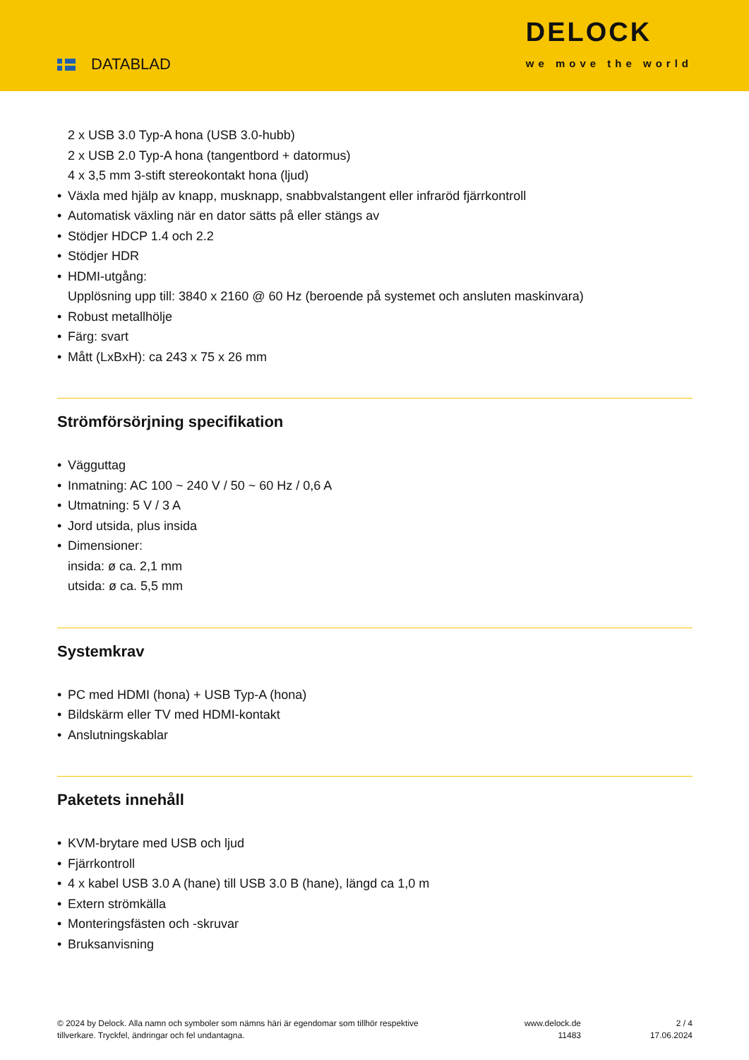DATABLAD
DELOCK
we move the world
2 x USB 3.0 Typ-A hona (USB 3.0-hubb)
2 x USB 2.0 Typ-A hona (tangentbord + datormus)
4 x 3,5 mm 3-stift stereokontakt hona (ljud)
Växla med hjälp av knapp, musknapp, snabbvalstangent eller infraröd fjärrkontroll
Automatisk växling när en dator sätts på eller stängs av
Stödjer HDCP 1.4 och 2.2
Stödjer HDR
HDMI-utgång:
Upplösning upp till: 3840 x 2160 @ 60 Hz (beroende på systemet och ansluten maskinvara)
Robust metallhölje
Färg: svart
Mått (LxBxH): ca 243 x 75 x 26 mm
Strömförsörjning specifikation
Vägguttag
Inmatning: AC 100 ~ 240 V / 50 ~ 60 Hz / 0,6 A
Utmatning: 5 V / 3 A
Jord utsida, plus insida
Dimensioner:
insida: ø ca. 2,1 mm
utsida: ø ca. 5,5 mm
Systemkrav
PC med HDMI (hona) + USB Typ-A (hona)
Bildskärm eller TV med HDMI-kontakt
Anslutningskablar
Paketets innehåll
KVM-brytare med USB och ljud
Fjärrkontroll
4 x kabel USB 3.0 A (hane) till USB 3.0 B (hane), längd ca 1,0 m
Extern strömkälla
Monteringsfästen och -skruvar
Bruksanvisning
© 2024 by Delock. Alla namn och symboler som nämns häri är egendomar som tillhör respektive tillverkare. Tryckfel, ändringar och fel undantagna.
www.delock.de
11483
2 / 4
17.06.2024